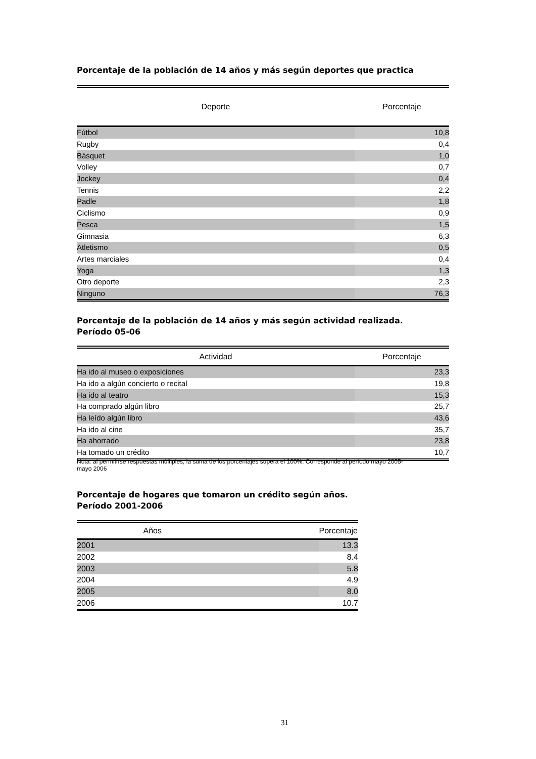Porcentaje de la población de 14 años y más según deportes que practica
| Deporte | Porcentaje |
| --- | --- |
| Fútbol | 10,8 |
| Rugby | 0,4 |
| Básquet | 1,0 |
| Volley | 0,7 |
| Jockey | 0,4 |
| Tennis | 2,2 |
| Padle | 1,8 |
| Ciclismo | 0,9 |
| Pesca | 1,5 |
| Gimnasia | 6,3 |
| Atletismo | 0,5 |
| Artes marciales | 0,4 |
| Yoga | 1,3 |
| Otro deporte | 2,3 |
| Ninguno | 76,3 |
Porcentaje de la población de 14 años y más según actividad realizada.
Período 05-06
| Actividad | Porcentaje |
| --- | --- |
| Ha ido al museo o exposiciones | 23,3 |
| Ha ido a algún concierto o recital | 19,8 |
| Ha ido al teatro | 15,3 |
| Ha comprado algún libro | 25,7 |
| Ha leído algún libro | 43,6 |
| Ha ido al cine | 35,7 |
| Ha ahorrado | 23,8 |
| Ha tomado un crédito | 10,7 |
Nota: al permitirse respuestas múltiples, la suma de los porcentajes supera el 100%. Corresponde al período mayo 2005- mayo 2006
Porcentaje de hogares que tomaron un crédito según años.
Período 2001-2006
| Años | Porcentaje |
| --- | --- |
| 2001 | 13.3 |
| 2002 | 8.4 |
| 2003 | 5.8 |
| 2004 | 4.9 |
| 2005 | 8.0 |
| 2006 | 10.7 |
31